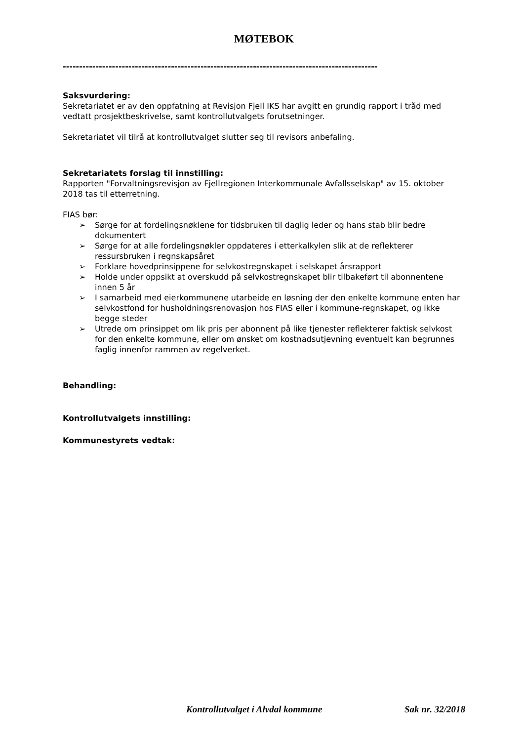MØTEBOK
------------------------------------------------------------------------------------------------
Saksvurdering:
Sekretariatet er av den oppfatning at Revisjon Fjell IKS har avgitt en grundig rapport i tråd med vedtatt prosjektbeskrivelse, samt kontrollutvalgets forutsetninger.
Sekretariatet vil tilrå at kontrollutvalget slutter seg til revisors anbefaling.
Sekretariatets forslag til innstilling:
Rapporten "Forvaltningsrevisjon av Fjellregionen Interkommunale Avfallsselskap" av 15. oktober 2018 tas til etterretning.
FIAS bør:
➢ Sørge for at fordelingsnøklene for tidsbruken til daglig leder og hans stab blir bedre dokumentert
➢ Sørge for at alle fordelingsnøkler oppdateres i etterkalkylen slik at de reflekterer ressursbruken i regnskapsåret
➢ Forklare hovedprinsippene for selvkostregnskapet i selskapet årsrapport
➢ Holde under oppsikt at overskudd på selvkostregnskapet blir tilbakeført til abonnentene innen 5 år
➢ I samarbeid med eierkommunene utarbeide en løsning der den enkelte kommune enten har selvkostfond for husholdningsrenovasjon hos FIAS eller i kommune-regnskapet, og ikke begge steder
➢ Utrede om prinsippet om lik pris per abonnent på like tjenester reflekterer faktisk selvkost for den enkelte kommune, eller om ønsket om kostnadsutjevning eventuelt kan begrunnes faglig innenfor rammen av regelverket.
Behandling:
Kontrollutvalgets innstilling:
Kommunestyrets vedtak:
Kontrollutvalget i Alvdal kommune Sak nr. 32/2018